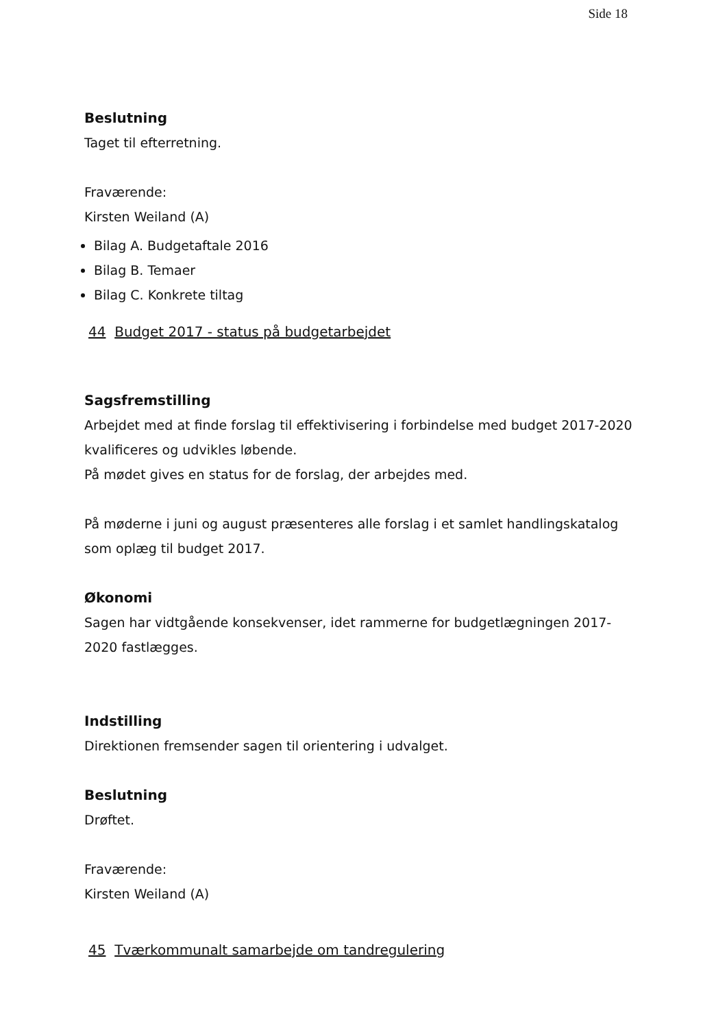Side 18
Beslutning
Taget til efterretning.
Fraværende:
Kirsten Weiland (A)
Bilag A. Budgetaftale 2016
Bilag B. Temaer
Bilag C. Konkrete tiltag
44 Budget 2017 - status på budgetarbejdet
Sagsfremstilling
Arbejdet med at finde forslag til effektivisering i forbindelse med budget 2017-2020 kvalificeres og udvikles løbende.
På mødet gives en status for de forslag, der arbejdes med.
På møderne i juni og august præsenteres alle forslag i et samlet handlingskatalog som oplæg til budget 2017.
Økonomi
Sagen har vidtgående konsekvenser, idet rammerne for budgetlægningen 2017-2020 fastlægges.
Indstilling
Direktionen fremsender sagen til orientering i udvalget.
Beslutning
Drøftet.
Fraværende:
Kirsten Weiland (A)
45 Tværkommunalt samarbejde om tandregulering